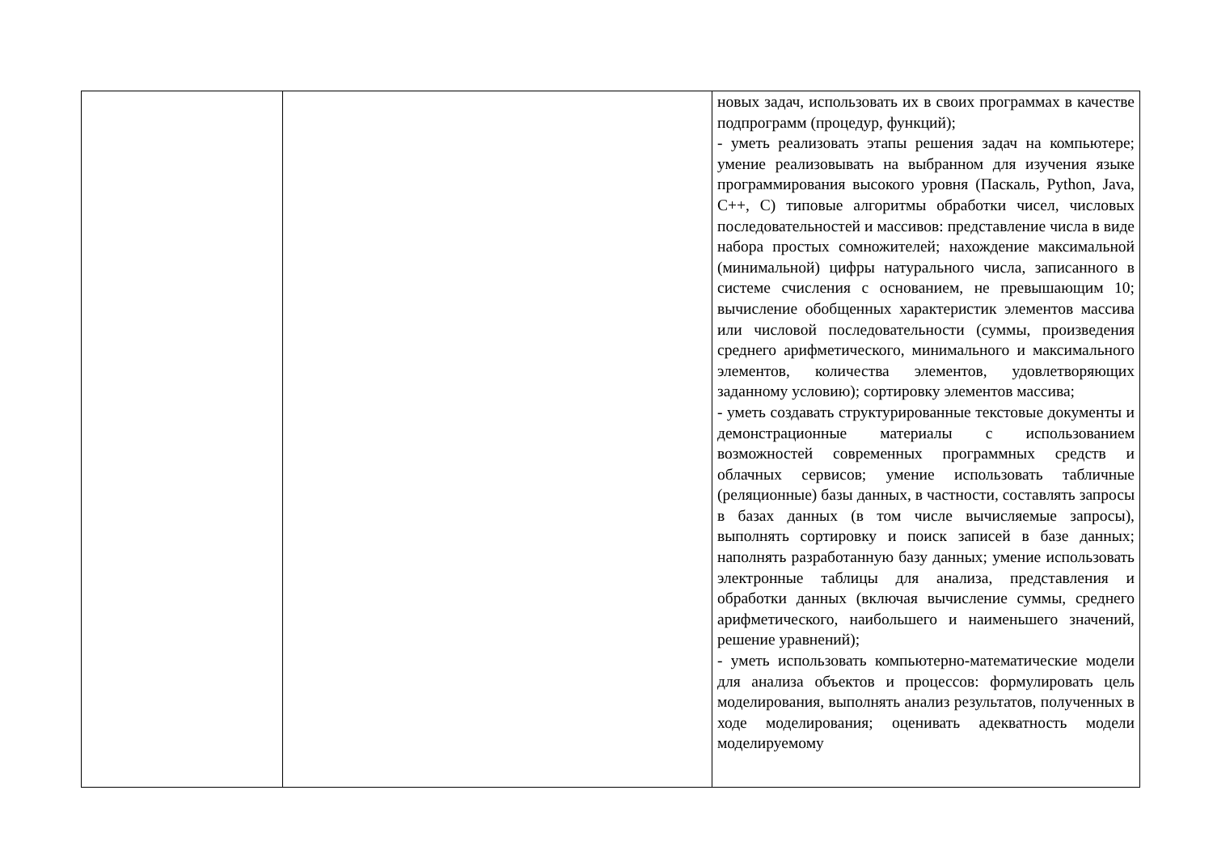| | | новых задач, использовать их в своих программах в качестве подпрограмм (процедур, функций); - уметь реализовать этапы решения задач на компьютере; умение реализовывать на выбранном для изучения языке программирования высокого уровня (Паскаль, Python, Java, C++, С) типовые алгоритмы обработки чисел, числовых последовательностей и массивов: представление числа в виде набора простых сомножителей; нахождение максимальной (минимальной) цифры натурального числа, записанного в системе счисления с основанием, не превышающим 10; вычисление обобщенных характеристик элементов массива или числовой последовательности (суммы, произведения среднего арифметического, минимального и максимального элементов, количества элементов, удовлетворяющих заданному условию); сортировку элементов массива; - уметь создавать структурированные текстовые документы и демонстрационные материалы с использованием возможностей современных программных средств и облачных сервисов; умение использовать табличные (реляционные) базы данных, в частности, составлять запросы в базах данных (в том числе вычисляемые запросы), выполнять сортировку и поиск записей в базе данных; наполнять разработанную базу данных; умение использовать электронные таблицы для анализа, представления и обработки данных (включая вычисление суммы, среднего арифметического, наибольшего и наименьшего значений, решение уравнений); - уметь использовать компьютерно-математические модели для анализа объектов и процессов: формулировать цель моделирования, выполнять анализ результатов, полученных в ходе моделирования; оценивать адекватность модели моделируемому |